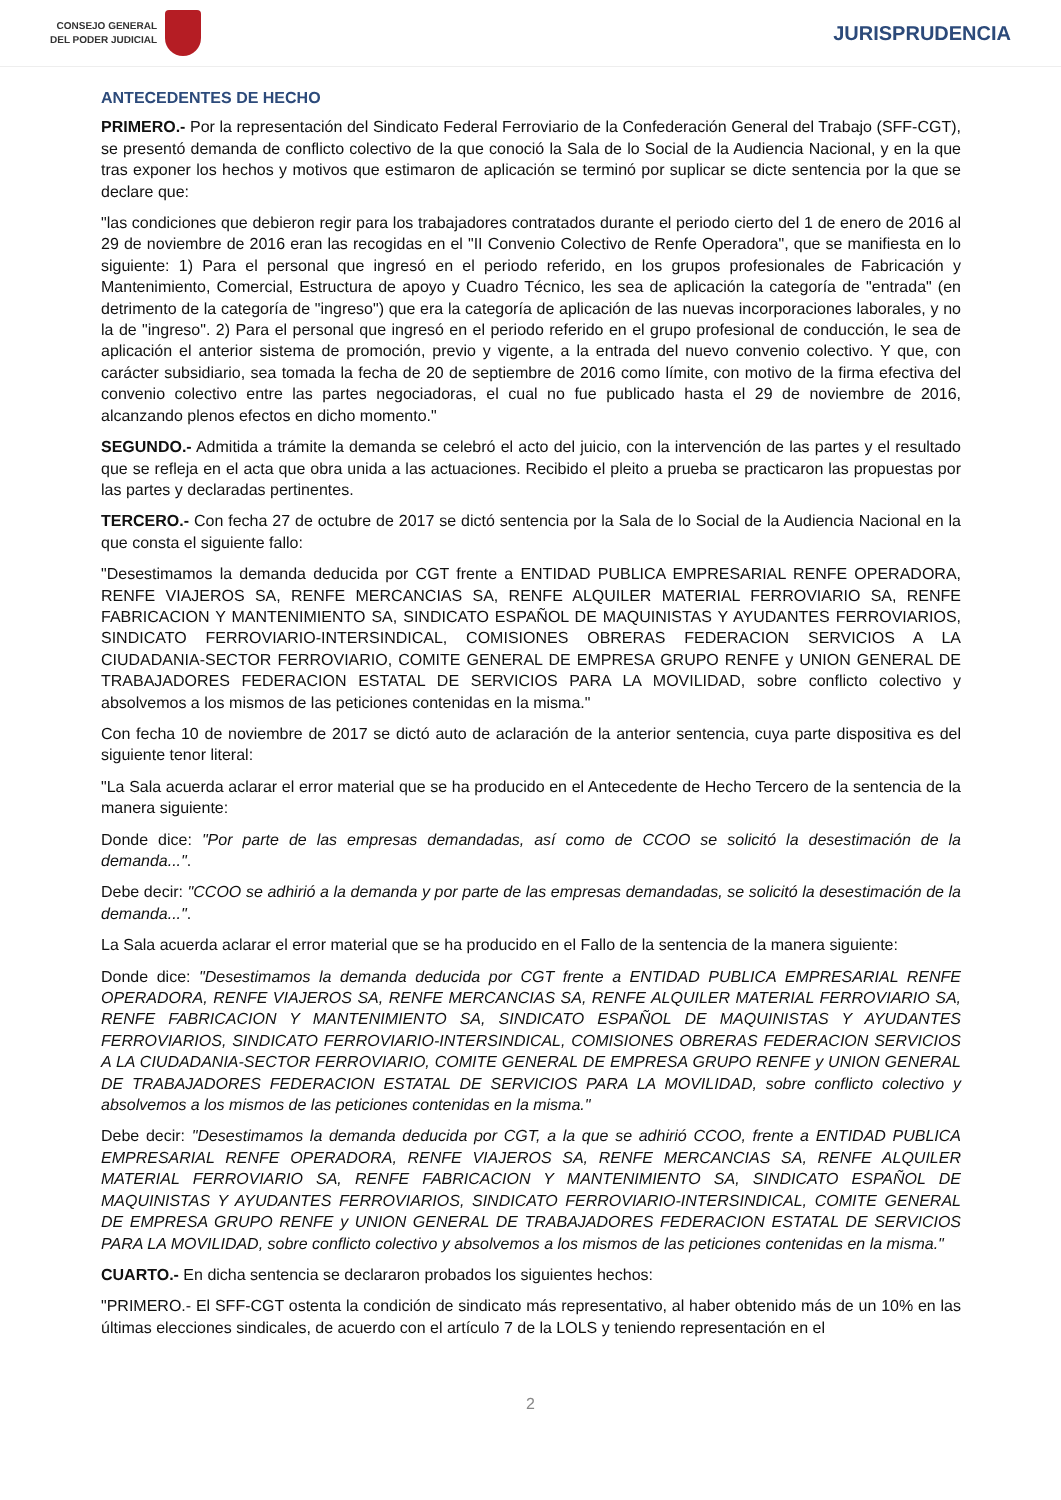CONSEJO GENERAL
DEL PODER JUDICIAL
JURISPRUDENCIA
ANTECEDENTES DE HECHO
PRIMERO.- Por la representación del Sindicato Federal Ferroviario de la Confederación General del Trabajo (SFF-CGT), se presentó demanda de conflicto colectivo de la que conoció la Sala de lo Social de la Audiencia Nacional, y en la que tras exponer los hechos y motivos que estimaron de aplicación se terminó por suplicar se dicte sentencia por la que se declare que:
"las condiciones que debieron regir para los trabajadores contratados durante el periodo cierto del 1 de enero de 2016 al 29 de noviembre de 2016 eran las recogidas en el "II Convenio Colectivo de Renfe Operadora", que se manifiesta en lo siguiente: 1) Para el personal que ingresó en el periodo referido, en los grupos profesionales de Fabricación y Mantenimiento, Comercial, Estructura de apoyo y Cuadro Técnico, les sea de aplicación la categoría de "entrada" (en detrimento de la categoría de "ingreso") que era la categoría de aplicación de las nuevas incorporaciones laborales, y no la de "ingreso". 2) Para el personal que ingresó en el periodo referido en el grupo profesional de conducción, le sea de aplicación el anterior sistema de promoción, previo y vigente, a la entrada del nuevo convenio colectivo. Y que, con carácter subsidiario, sea tomada la fecha de 20 de septiembre de 2016 como límite, con motivo de la firma efectiva del convenio colectivo entre las partes negociadoras, el cual no fue publicado hasta el 29 de noviembre de 2016, alcanzando plenos efectos en dicho momento."
SEGUNDO.- Admitida a trámite la demanda se celebró el acto del juicio, con la intervención de las partes y el resultado que se refleja en el acta que obra unida a las actuaciones. Recibido el pleito a prueba se practicaron las propuestas por las partes y declaradas pertinentes.
TERCERO.- Con fecha 27 de octubre de 2017 se dictó sentencia por la Sala de lo Social de la Audiencia Nacional en la que consta el siguiente fallo:
"Desestimamos la demanda deducida por CGT frente a ENTIDAD PUBLICA EMPRESARIAL RENFE OPERADORA, RENFE VIAJEROS SA, RENFE MERCANCIAS SA, RENFE ALQUILER MATERIAL FERROVIARIO SA, RENFE FABRICACION Y MANTENIMIENTO SA, SINDICATO ESPAÑOL DE MAQUINISTAS Y AYUDANTES FERROVIARIOS, SINDICATO FERROVIARIO-INTERSINDICAL, COMISIONES OBRERAS FEDERACION SERVICIOS A LA CIUDADANIA-SECTOR FERROVIARIO, COMITE GENERAL DE EMPRESA GRUPO RENFE y UNION GENERAL DE TRABAJADORES FEDERACION ESTATAL DE SERVICIOS PARA LA MOVILIDAD, sobre conflicto colectivo y absolvemos a los mismos de las peticiones contenidas en la misma."
Con fecha 10 de noviembre de 2017 se dictó auto de aclaración de la anterior sentencia, cuya parte dispositiva es del siguiente tenor literal:
"La Sala acuerda aclarar el error material que se ha producido en el Antecedente de Hecho Tercero de la sentencia de la manera siguiente:
Donde dice: "Por parte de las empresas demandadas, así como de CCOO se solicitó la desestimación de la demanda...".
Debe decir: "CCOO se adhirió a la demanda y por parte de las empresas demandadas, se solicitó la desestimación de la demanda...".
La Sala acuerda aclarar el error material que se ha producido en el Fallo de la sentencia de la manera siguiente:
Donde dice: "Desestimamos la demanda deducida por CGT frente a ENTIDAD PUBLICA EMPRESARIAL RENFE OPERADORA, RENFE VIAJEROS SA, RENFE MERCANCIAS SA, RENFE ALQUILER MATERIAL FERROVIARIO SA, RENFE FABRICACION Y MANTENIMIENTO SA, SINDICATO ESPAÑOL DE MAQUINISTAS Y AYUDANTES FERROVIARIOS, SINDICATO FERROVIARIO-INTERSINDICAL, COMISIONES OBRERAS FEDERACION SERVICIOS A LA CIUDADANIA-SECTOR FERROVIARIO, COMITE GENERAL DE EMPRESA GRUPO RENFE y UNION GENERAL DE TRABAJADORES FEDERACION ESTATAL DE SERVICIOS PARA LA MOVILIDAD, sobre conflicto colectivo y absolvemos a los mismos de las peticiones contenidas en la misma."
Debe decir: "Desestimamos la demanda deducida por CGT, a la que se adhirió CCOO, frente a ENTIDAD PUBLICA EMPRESARIAL RENFE OPERADORA, RENFE VIAJEROS SA, RENFE MERCANCIAS SA, RENFE ALQUILER MATERIAL FERROVIARIO SA, RENFE FABRICACION Y MANTENIMIENTO SA, SINDICATO ESPAÑOL DE MAQUINISTAS Y AYUDANTES FERROVIARIOS, SINDICATO FERROVIARIO-INTERSINDICAL, COMITE GENERAL DE EMPRESA GRUPO RENFE y UNION GENERAL DE TRABAJADORES FEDERACION ESTATAL DE SERVICIOS PARA LA MOVILIDAD, sobre conflicto colectivo y absolvemos a los mismos de las peticiones contenidas en la misma."
CUARTO.- En dicha sentencia se declararon probados los siguientes hechos:
"PRIMERO.- El SFF-CGT ostenta la condición de sindicato más representativo, al haber obtenido más de un 10% en las últimas elecciones sindicales, de acuerdo con el artículo 7 de la LOLS y teniendo representación en el
2